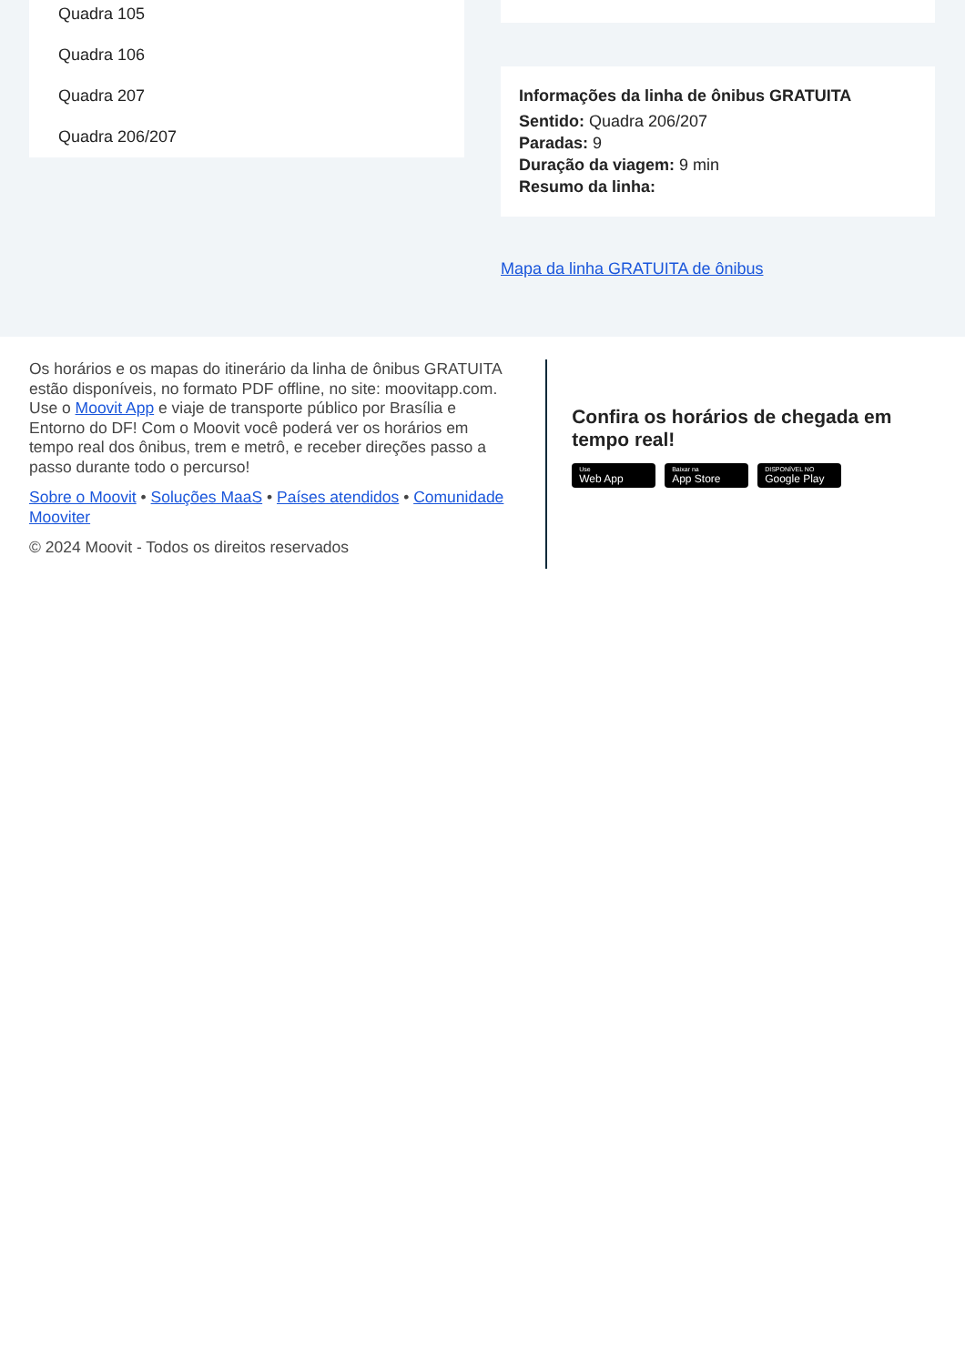Quadra 105
Quadra 106
Quadra 207
Quadra 206/207
Informações da linha de ônibus GRATUITA
Sentido: Quadra 206/207
Paradas: 9
Duração da viagem: 9 min
Resumo da linha:
Mapa da linha GRATUITA de ônibus
Os horários e os mapas do itinerário da linha de ônibus GRATUITA estão disponíveis, no formato PDF offline, no site: moovitapp.com. Use o Moovit App e viaje de transporte público por Brasília e Entorno do DF! Com o Moovit você poderá ver os horários em tempo real dos ônibus, trem e metrô, e receber direções passo a passo durante todo o percurso!
Sobre o Moovit • Soluções MaaS • Países atendidos • Comunidade Mooviter
© 2024 Moovit - Todos os direitos reservados
Confira os horários de chegada em tempo real!
Use Web App Baixar na App Store DISPONÍVEL NO Google Play